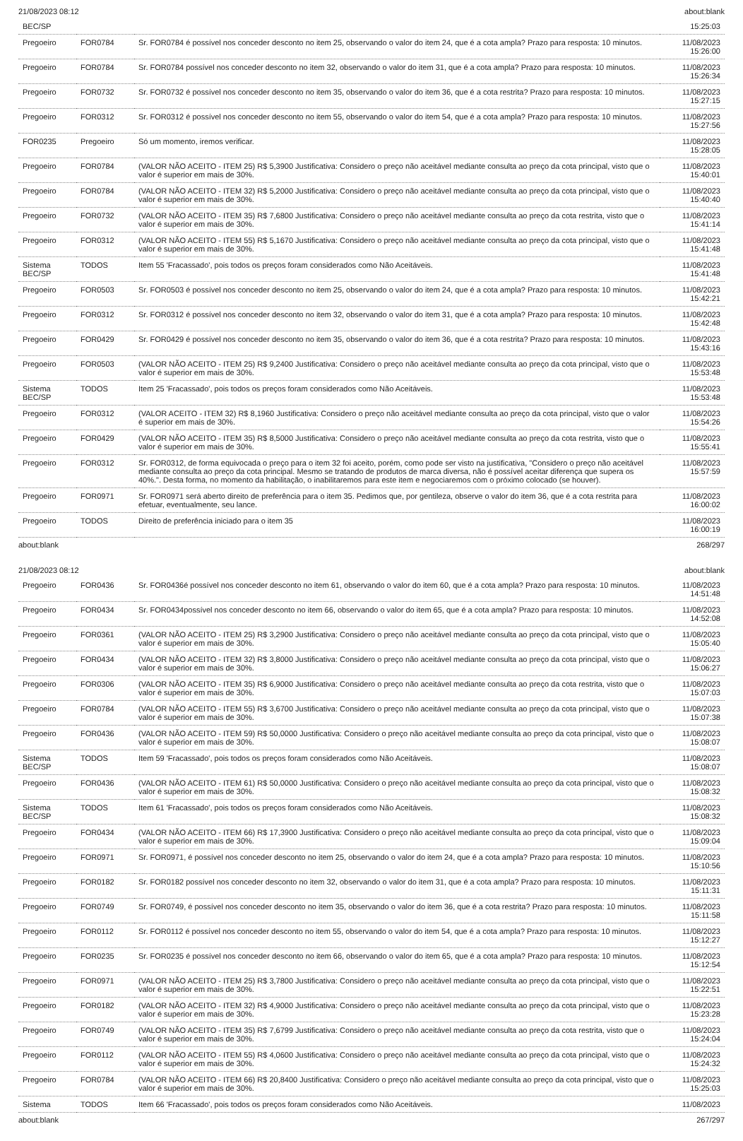21/08/2023 08:12 about:blank
| BEC/SP | | | 15:25:03 |
| Pregoeiro | FOR0784 | Sr. FOR0784 é possível nos conceder desconto no item 25, observando o valor do item 24, que é a cota ampla? Prazo para resposta: 10 minutos. | 11/08/2023 15:26:00 |
| Pregoeiro | FOR0784 | Sr. FOR0784 possível nos conceder desconto no item 32, observando o valor do item 31, que é a cota ampla? Prazo para resposta: 10 minutos. | 11/08/2023 15:26:34 |
| Pregoeiro | FOR0732 | Sr. FOR0732 é possível nos conceder desconto no item 35, observando o valor do item 36, que é a cota restrita? Prazo para resposta: 10 minutos. | 11/08/2023 15:27:15 |
| Pregoeiro | FOR0312 | Sr. FOR0312 é possível nos conceder desconto no item 55, observando o valor do item 54, que é a cota ampla? Prazo para resposta: 10 minutos. | 11/08/2023 15:27:56 |
| FOR0235 | Pregoeiro | Só um momento, iremos verificar. | 11/08/2023 15:28:05 |
| Pregoeiro | FOR0784 | (VALOR NÃO ACEITO - ITEM 25) R$ 5,3900 Justificativa: Considero o preço não aceitável mediante consulta ao preço da cota principal, visto que o valor é superior em mais de 30%. | 11/08/2023 15:40:01 |
| Pregoeiro | FOR0784 | (VALOR NÃO ACEITO - ITEM 32) R$ 5,2000 Justificativa: Considero o preço não aceitável mediante consulta ao preço da cota principal, visto que o valor é superior em mais de 30%. | 11/08/2023 15:40:40 |
| Pregoeiro | FOR0732 | (VALOR NÃO ACEITO - ITEM 35) R$ 7,6800 Justificativa: Considero o preço não aceitável mediante consulta ao preço da cota restrita, visto que o valor é superior em mais de 30%. | 11/08/2023 15:41:14 |
| Pregoeiro | FOR0312 | (VALOR NÃO ACEITO - ITEM 55) R$ 5,1670 Justificativa: Considero o preço não aceitável mediante consulta ao preço da cota principal, visto que o valor é superior em mais de 30%. | 11/08/2023 15:41:48 |
| Sistema BEC/SP | TODOS | Item 55 'Fracassado', pois todos os preços foram considerados como Não Aceitáveis. | 11/08/2023 15:41:48 |
| Pregoeiro | FOR0503 | Sr. FOR0503 é possível nos conceder desconto no item 25, observando o valor do item 24, que é a cota ampla? Prazo para resposta: 10 minutos. | 11/08/2023 15:42:21 |
| Pregoeiro | FOR0312 | Sr. FOR0312 é possível nos conceder desconto no item 32, observando o valor do item 31, que é a cota ampla? Prazo para resposta: 10 minutos. | 11/08/2023 15:42:48 |
| Pregoeiro | FOR0429 | Sr. FOR0429 é possível nos conceder desconto no item 35, observando o valor do item 36, que é a cota restrita? Prazo para resposta: 10 minutos. | 11/08/2023 15:43:16 |
| Pregoeiro | FOR0503 | (VALOR NÃO ACEITO - ITEM 25) R$ 9,2400 Justificativa: Considero o preço não aceitável mediante consulta ao preço da cota principal, visto que o valor é superior em mais de 30%. | 11/08/2023 15:53:48 |
| Sistema BEC/SP | TODOS | Item 25 'Fracassado', pois todos os preços foram considerados como Não Aceitáveis. | 11/08/2023 15:53:48 |
| Pregoeiro | FOR0312 | (VALOR ACEITO - ITEM 32) R$ 8,1960 Justificativa: Considero o preço não aceitável mediante consulta ao preço da cota principal, visto que o valor é superior em mais de 30%. | 11/08/2023 15:54:26 |
| Pregoeiro | FOR0429 | (VALOR NÃO ACEITO - ITEM 35) R$ 8,5000 Justificativa: Considero o preço não aceitável mediante consulta ao preço da cota restrita, visto que o valor é superior em mais de 30%. | 11/08/2023 15:55:41 |
| Pregoeiro | FOR0312 | Sr. FOR0312, de forma equivocada o preço para o item 32 foi aceito, porém, como pode ser visto na justificativa, "Considero o preço não aceitável mediante consulta ao preço da cota principal. Mesmo se tratando de produtos de marca diversa, não é possível aceitar diferença que supera os 40%.". Desta forma, no momento da habilitação, o inabilitaremos para este item e negociaremos com o próximo colocado (se houver). | 11/08/2023 15:57:59 |
| Pregoeiro | FOR0971 | Sr. FOR0971 será aberto direito de preferência para o item 35. Pedimos que, por gentileza, observe o valor do item 36, que é a cota restrita para efetuar, eventualmente, seu lance. | 11/08/2023 16:00:02 |
| Pregoeiro | TODOS | Direito de preferência iniciado para o item 35 | 11/08/2023 16:00:19 |
about:blank 268/297
21/08/2023 08:12 about:blank
| Pregoeiro | FOR0436 | Sr. FOR0436é possível nos conceder desconto no item 61, observando o valor do item 60, que é a cota ampla? Prazo para resposta: 10 minutos. | 11/08/2023 14:51:48 |
| Pregoeiro | FOR0434 | Sr. FOR0434possível nos conceder desconto no item 66, observando o valor do item 65, que é a cota ampla? Prazo para resposta: 10 minutos. | 11/08/2023 14:52:08 |
| Pregoeiro | FOR0361 | (VALOR NÃO ACEITO - ITEM 25) R$ 3,2900 Justificativa: Considero o preço não aceitável mediante consulta ao preço da cota principal, visto que o valor é superior em mais de 30%. | 11/08/2023 15:05:40 |
| Pregoeiro | FOR0434 | (VALOR NÃO ACEITO - ITEM 32) R$ 3,8000 Justificativa: Considero o preço não aceitável mediante consulta ao preço da cota principal, visto que o valor é superior em mais de 30%. | 11/08/2023 15:06:27 |
| Pregoeiro | FOR0306 | (VALOR NÃO ACEITO - ITEM 35) R$ 6,9000 Justificativa: Considero o preço não aceitável mediante consulta ao preço da cota restrita, visto que o valor é superior em mais de 30%. | 11/08/2023 15:07:03 |
| Pregoeiro | FOR0784 | (VALOR NÃO ACEITO - ITEM 55) R$ 3,6700 Justificativa: Considero o preço não aceitável mediante consulta ao preço da cota principal, visto que o valor é superior em mais de 30%. | 11/08/2023 15:07:38 |
| Pregoeiro | FOR0436 | (VALOR NÃO ACEITO - ITEM 59) R$ 50,0000 Justificativa: Considero o preço não aceitável mediante consulta ao preço da cota principal, visto que o valor é superior em mais de 30%. | 11/08/2023 15:08:07 |
| Sistema BEC/SP | TODOS | Item 59 'Fracassado', pois todos os preços foram considerados como Não Aceitáveis. | 11/08/2023 15:08:07 |
| Pregoeiro | FOR0436 | (VALOR NÃO ACEITO - ITEM 61) R$ 50,0000 Justificativa: Considero o preço não aceitável mediante consulta ao preço da cota principal, visto que o valor é superior em mais de 30%. | 11/08/2023 15:08:32 |
| Sistema BEC/SP | TODOS | Item 61 'Fracassado', pois todos os preços foram considerados como Não Aceitáveis. | 11/08/2023 15:08:32 |
| Pregoeiro | FOR0434 | (VALOR NÃO ACEITO - ITEM 66) R$ 17,3900 Justificativa: Considero o preço não aceitável mediante consulta ao preço da cota principal, visto que o valor é superior em mais de 30%. | 11/08/2023 15:09:04 |
| Pregoeiro | FOR0971 | Sr. FOR0971, é possível nos conceder desconto no item 25, observando o valor do item 24, que é a cota ampla? Prazo para resposta: 10 minutos. | 11/08/2023 15:10:56 |
| Pregoeiro | FOR0182 | Sr. FOR0182 possível nos conceder desconto no item 32, observando o valor do item 31, que é a cota ampla? Prazo para resposta: 10 minutos. | 11/08/2023 15:11:31 |
| Pregoeiro | FOR0749 | Sr. FOR0749, é possível nos conceder desconto no item 35, observando o valor do item 36, que é a cota restrita? Prazo para resposta: 10 minutos. | 11/08/2023 15:11:58 |
| Pregoeiro | FOR0112 | Sr. FOR0112 é possível nos conceder desconto no item 55, observando o valor do item 54, que é a cota ampla? Prazo para resposta: 10 minutos. | 11/08/2023 15:12:27 |
| Pregoeiro | FOR0235 | Sr. FOR0235 é possível nos conceder desconto no item 66, observando o valor do item 65, que é a cota ampla? Prazo para resposta: 10 minutos. | 11/08/2023 15:12:54 |
| Pregoeiro | FOR0971 | (VALOR NÃO ACEITO - ITEM 25) R$ 3,7800 Justificativa: Considero o preço não aceitável mediante consulta ao preço da cota principal, visto que o valor é superior em mais de 30%. | 11/08/2023 15:22:51 |
| Pregoeiro | FOR0182 | (VALOR NÃO ACEITO - ITEM 32) R$ 4,9000 Justificativa: Considero o preço não aceitável mediante consulta ao preço da cota principal, visto que o valor é superior em mais de 30%. | 11/08/2023 15:23:28 |
| Pregoeiro | FOR0749 | (VALOR NÃO ACEITO - ITEM 35) R$ 7,6799 Justificativa: Considero o preço não aceitável mediante consulta ao preço da cota restrita, visto que o valor é superior em mais de 30%. | 11/08/2023 15:24:04 |
| Pregoeiro | FOR0112 | (VALOR NÃO ACEITO - ITEM 55) R$ 4,0600 Justificativa: Considero o preço não aceitável mediante consulta ao preço da cota principal, visto que o valor é superior em mais de 30%. | 11/08/2023 15:24:32 |
| Pregoeiro | FOR0784 | (VALOR NÃO ACEITO - ITEM 66) R$ 20,8400 Justificativa: Considero o preço não aceitável mediante consulta ao preço da cota principal, visto que o valor é superior em mais de 30%. | 11/08/2023 15:25:03 |
| Sistema | TODOS | Item 66 'Fracassado', pois todos os preços foram considerados como Não Aceitáveis. | 11/08/2023 |
about:blank 267/297